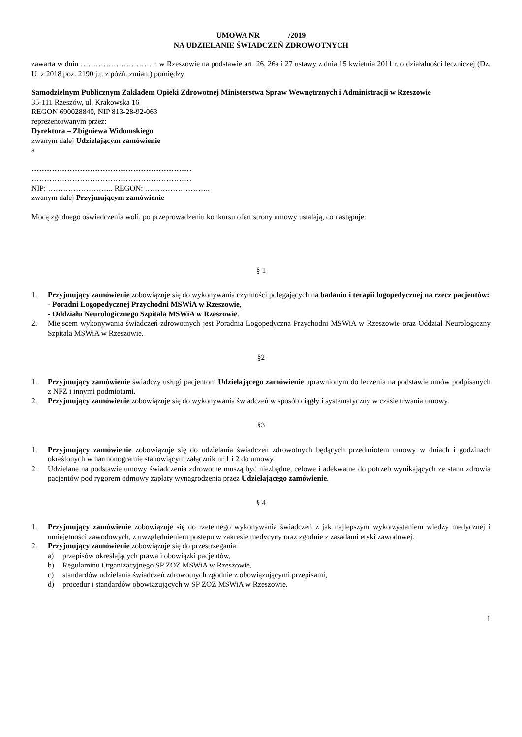UMOWA NR /2019
NA UDZIELANIE ŚWIADCZEŃ ZDROWOTNYCH
zawarta w dniu ………………………. r. w Rzeszowie na podstawie art. 26, 26a i 27 ustawy z dnia 15 kwietnia 2011 r. o działalności leczniczej (Dz. U. z 2018 poz. 2190 j.t. z późń. zmian.) pomiędzy
Samodzielnym Publicznym Zakładem Opieki Zdrowotnej Ministerstwa Spraw Wewnętrznych i Administracji w Rzeszowie
35-111 Rzeszów, ul. Krakowska 16
REGON 690028840, NIP 813-28-92-063
reprezentowanym przez:
Dyrektora – Zbigniewa Widomskiego
zwanym dalej Udzielającym zamówienie
a
………………………………………………………
………………………………………………………
NIP: …………………….. REGON: ……………………..
zwanym dalej Przyjmującym zamówienie
Mocą zgodnego oświadczenia woli, po przeprowadzeniu konkursu ofert strony umowy ustalają, co następuje:
§ 1
1. Przyjmujący zamówienie zobowiązuje się do wykonywania czynności polegających na badaniu i terapii logopedycznej na rzecz pacjentów:
- Poradni Logopedycznej Przychodni MSWiA w Rzeszowie,
- Oddziału Neurologicznego Szpitala MSWiA w Rzeszowie.
2. Miejscem wykonywania świadczeń zdrowotnych jest Poradnia Logopedyczna Przychodni MSWiA w Rzeszowie oraz Oddział Neurologiczny Szpitala MSWiA w Rzeszowie.
§2
1. Przyjmujący zamówienie świadczy usługi pacjentom Udzielającego zamówienie uprawnionym do leczenia na podstawie umów podpisanych z NFZ i innymi podmiotami.
2. Przyjmujący zamówienie zobowiązuje się do wykonywania świadczeń w sposób ciągły i systematyczny w czasie trwania umowy.
§3
1. Przyjmujący zamówienie zobowiązuje się do udzielania świadczeń zdrowotnych będących przedmiotem umowy w dniach i godzinach określonych w harmonogramie stanowiącym załącznik nr 1 i 2 do umowy.
2. Udzielane na podstawie umowy świadczenia zdrowotne muszą być niezbędne, celowe i adekwatne do potrzeb wynikających ze stanu zdrowia pacjentów pod rygorem odmowy zapłaty wynagrodzenia przez Udzielającego zamówienie.
§ 4
1. Przyjmujący zamówienie zobowiązuje się do rzetelnego wykonywania świadczeń z jak najlepszym wykorzystaniem wiedzy medycznej i umiejętności zawodowych, z uwzględnieniem postępu w zakresie medycyny oraz zgodnie z zasadami etyki zawodowej.
2. Przyjmujący zamówienie zobowiązuje się do przestrzegania:
a) przepisów określających prawa i obowiązki pacjentów,
b) Regulaminu Organizacyjnego SP ZOZ MSWiA w Rzeszowie,
c) standardów udzielania świadczeń zdrowotnych zgodnie z obowiązującymi przepisami,
d) procedur i standardów obowiązujących w SP ZOZ MSWiA w Rzeszowie.
1